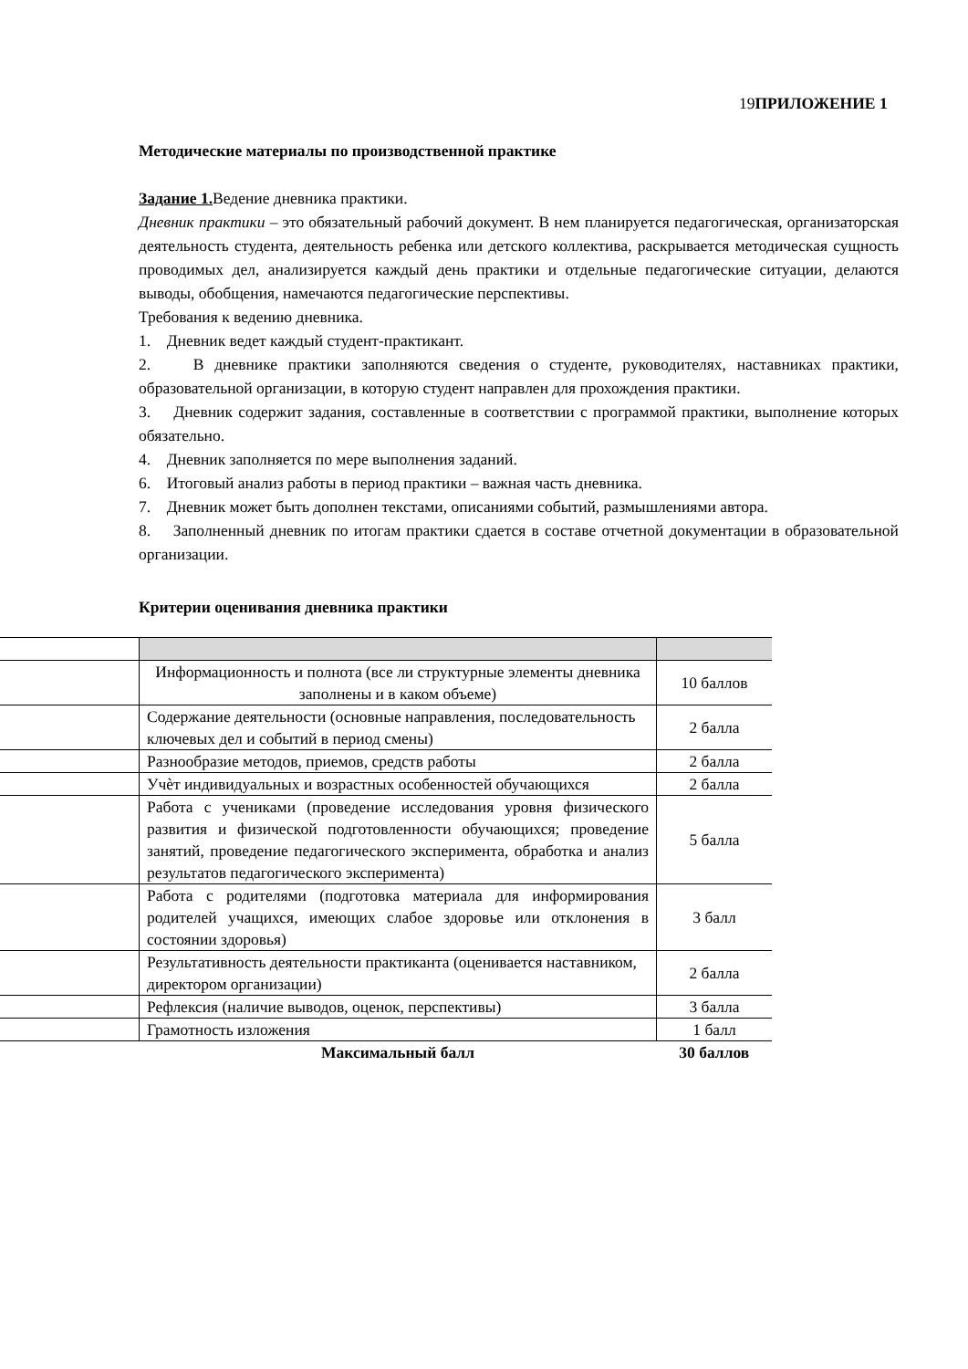19 ПРИЛОЖЕНИЕ 1
Методические материалы по производственной практике
Задание 1. Ведение дневника практики.
Дневник практики – это обязательный рабочий документ. В нем планируется педагогическая, организаторская деятельность студента, деятельность ребенка или детского коллектива, раскрывается методическая сущность проводимых дел, анализируется каждый день практики и отдельные педагогические ситуации, делаются выводы, обобщения, намечаются педагогические перспективы.
Требования к ведению дневника.
1. Дневник ведет каждый студент-практикант.
2. В дневнике практики заполняются сведения о студенте, руководителях, наставниках практики, образовательной организации, в которую студент направлен для прохождения практики.
3. Дневник содержит задания, составленные в соответствии с программой практики, выполнение которых обязательно.
4. Дневник заполняется по мере выполнения заданий.
6. Итоговый анализ работы в период практики – важная часть дневника.
7. Дневник может быть дополнен текстами, описаниями событий, размышлениями автора.
8. Заполненный дневник по итогам практики сдается в составе отчетной документации в образовательной организации.
Критерии оценивания дневника практики
| | Информационность и полнота (все ли структурные элементы дневника заполнены и в каком объеме) | 10 баллов |
| | Содержание деятельности (основные направления, последовательность ключевых дел и событий в период смены) | 2 балла |
| | Разнообразие методов, приемов, средств работы | 2 балла |
| | Учѐт индивидуальных и возрастных особенностей обучающихся | 2 балла |
| | Работа с учениками (проведение исследования уровня физического развития и физической подготовленности обучающихся; проведение занятий, проведение педагогического эксперимента, обработка и анализ результатов педагогического эксперимента) | 5 балла |
| | Работа с родителями (подготовка материала для информирования родителей учащихся, имеющих слабое здоровье или отклонения в состоянии здоровья) | 3 балл |
| | Результативность деятельности практиканта (оценивается наставником, директором организации) | 2 балла |
| | Рефлексия (наличие выводов, оценок, перспективы) | 3 балла |
| | Грамотность изложения | 1 балл |
| | Максимальный балл | 30 баллов |